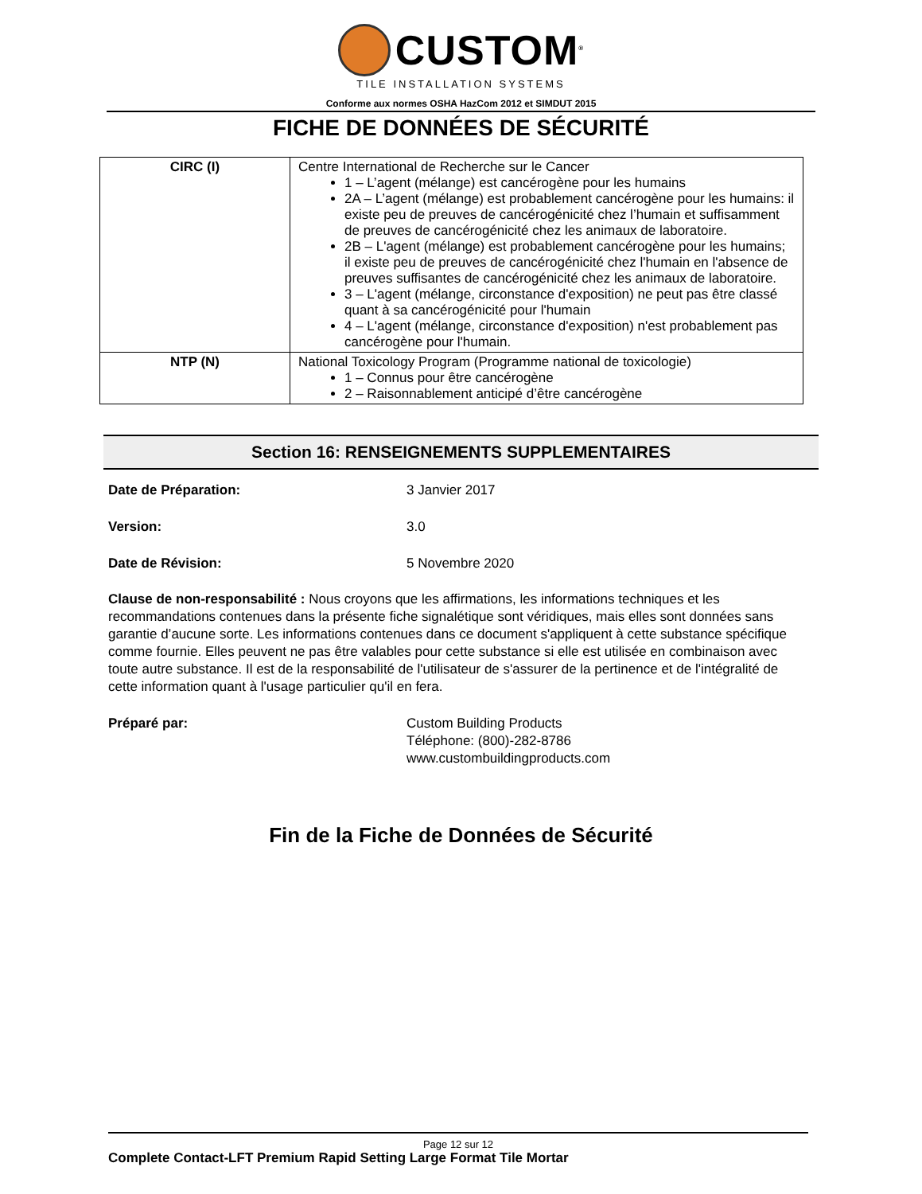CUSTOM<sup>®</sup>
TILE INSTALLATION SYSTEMS
Conforme aux normes OSHA HazCom 2012 et SIMDUT 2015
FICHE DE DONNÉES DE SÉCURITÉ
| CIRC (I) | Centre International de Recherche sur le Cancer 1 – L’agent (mélange) est cancérogène pour les humains 2A – L’agent (mélange) est probablement cancérogène pour les humains: il existe peu de preuves de cancérogénicité chez l’humain et suffisamment de preuves de cancérogénicité chez les animaux de laboratoire. 2B – L'agent (mélange) est probablement cancérogène pour les humains; il existe peu de preuves de cancérogénicité chez l'humain en l'absence de preuves suffisantes de cancérogénicité chez les animaux de laboratoire. 3 – L'agent (mélange, circonstance d'exposition) ne peut pas être classé quant à sa cancérogénicité pour l'humain 4 – L'agent (mélange, circonstance d'exposition) n'est probablement pas cancérogène pour l'humain. |
| NTP (N) | National Toxicology Program (Programme national de toxicologie) 1 – Connus pour être cancérogène 2 – Raisonnablement anticipé d’être cancérogène |
Section 16: RENSEIGNEMENTS SUPPLEMENTAIRES
Date de Préparation: 3 Janvier 2017
Version: 3.0
Date de Révision: 5 Novembre 2020
Clause de non-responsabilité : Nous croyons que les affirmations, les informations techniques et les recommandations contenues dans la présente fiche signalétique sont véridiques, mais elles sont données sans garantie d’aucune sorte. Les informations contenues dans ce document s'appliquent à cette substance spécifique comme fournie. Elles peuvent ne pas être valables pour cette substance si elle est utilisée en combinaison avec toute autre substance. Il est de la responsabilité de l'utilisateur de s'assurer de la pertinence et de l'intégralité de cette information quant à l'usage particulier qu'il en fera.
Préparé par: Custom Building Products
Téléphone: (800)-282-8786
www.custombuildingproducts.com
Fin de la Fiche de Données de Sécurité
Page 12 sur 12
Complete Contact-LFT Premium Rapid Setting Large Format Tile Mortar